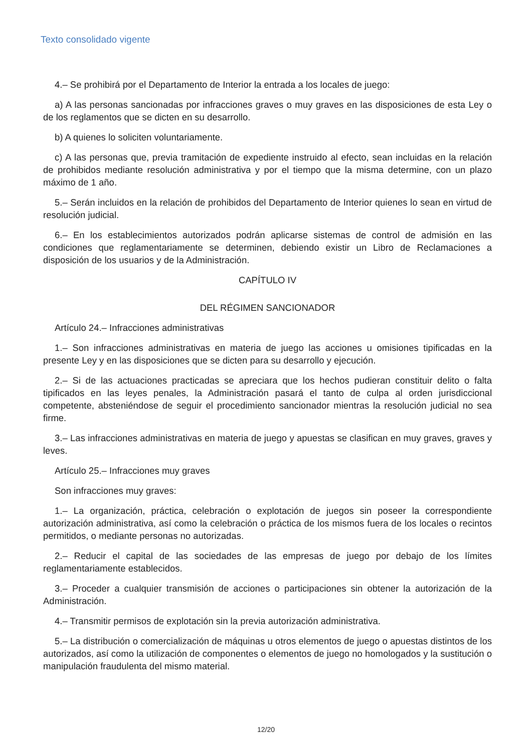Texto consolidado vigente
4.– Se prohibirá por el Departamento de Interior la entrada a los locales de juego:
a) A las personas sancionadas por infracciones graves o muy graves en las disposiciones de esta Ley o de los reglamentos que se dicten en su desarrollo.
b) A quienes lo soliciten voluntariamente.
c) A las personas que, previa tramitación de expediente instruido al efecto, sean incluidas en la relación de prohibidos mediante resolución administrativa y por el tiempo que la misma determine, con un plazo máximo de 1 año.
5.– Serán incluidos en la relación de prohibidos del Departamento de Interior quienes lo sean en virtud de resolución judicial.
6.– En los establecimientos autorizados podrán aplicarse sistemas de control de admisión en las condiciones que reglamentariamente se determinen, debiendo existir un Libro de Reclamaciones a disposición de los usuarios y de la Administración.
CAPÍTULO IV
DEL RÉGIMEN SANCIONADOR
Artículo 24.– Infracciones administrativas
1.– Son infracciones administrativas en materia de juego las acciones u omisiones tipificadas en la presente Ley y en las disposiciones que se dicten para su desarrollo y ejecución.
2.– Si de las actuaciones practicadas se apreciara que los hechos pudieran constituir delito o falta tipificados en las leyes penales, la Administración pasará el tanto de culpa al orden jurisdiccional competente, absteniéndose de seguir el procedimiento sancionador mientras la resolución judicial no sea firme.
3.– Las infracciones administrativas en materia de juego y apuestas se clasifican en muy graves, graves y leves.
Artículo 25.– Infracciones muy graves
Son infracciones muy graves:
1.– La organización, práctica, celebración o explotación de juegos sin poseer la correspondiente autorización administrativa, así como la celebración o práctica de los mismos fuera de los locales o recintos permitidos, o mediante personas no autorizadas.
2.– Reducir el capital de las sociedades de las empresas de juego por debajo de los límites reglamentariamente establecidos.
3.– Proceder a cualquier transmisión de acciones o participaciones sin obtener la autorización de la Administración.
4.– Transmitir permisos de explotación sin la previa autorización administrativa.
5.– La distribución o comercialización de máquinas u otros elementos de juego o apuestas distintos de los autorizados, así como la utilización de componentes o elementos de juego no homologados y la sustitución o manipulación fraudulenta del mismo material.
12/20